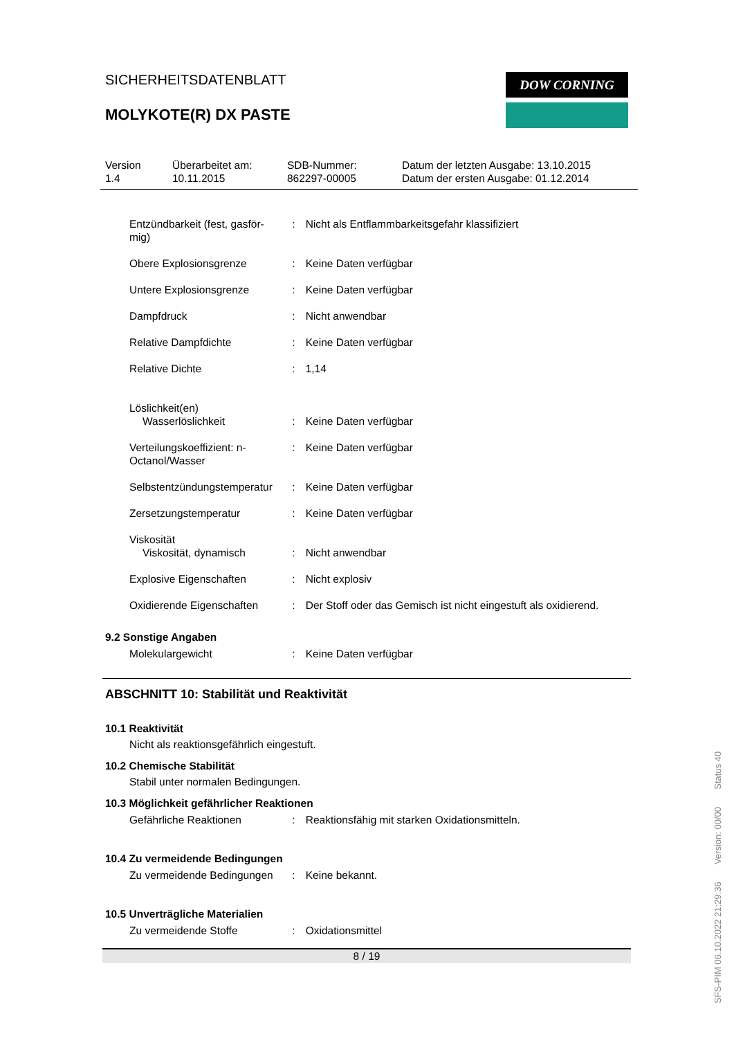SICHERHEITSDATENBLATT
MOLYKOTE(R) DX PASTE
Version
1.4
Überarbeitet am:
10.11.2015
SDB-Nummer:
862297-00005
Datum der letzten Ausgabe: 13.10.2015
Datum der ersten Ausgabe: 01.12.2014
Entzündbarkeit (fest, gasför-
mig)
: Nicht als Entflammbarkeitsgefahr klassifiziert
Obere Explosionsgrenze : Keine Daten verfügbar
Untere Explosionsgrenze : Keine Daten verfügbar
Dampfdruck : Nicht anwendbar
Relative Dampfdichte : Keine Daten verfügbar
Relative Dichte : 1,14
Löslichkeit(en)
Wasserlöslichkeit
:
Keine Daten verfügbar
Verteilungskoeffizient: n-
Octanol/Wasser
: Keine Daten verfügbar
Selbstentzündungstemperatur
: Keine Daten verfügbar
Zersetzungstemperatur : Keine Daten verfügbar
Viskosität
Viskosität, dynamisch
:
Nicht anwendbar
Explosive Eigenschaften : Nicht explosiv
Oxidierende Eigenschaften : Der Stoff oder das Gemisch ist nicht eingestuft als oxidierend.
9.2 Sonstige Angaben
Molekulargewicht : Keine Daten verfügbar
ABSCHNITT 10: Stabilität und Reaktivität
10.1 Reaktivität
Nicht als reaktionsgefährlich eingestuft.
10.2 Chemische Stabilität
Stabil unter normalen Bedingungen.
10.3 Möglichkeit gefährlicher Reaktionen
Gefährliche Reaktionen : Reaktionsfähig mit starken Oxidationsmitteln.
10.4 Zu vermeidende Bedingungen
Zu vermeidende Bedingungen
: Keine bekannt.
10.5 Unverträgliche Materialien
Zu vermeidende Stoffe : Oxidationsmittel
8 / 19
DOW CORNING
SFS-PIM 06.10.2022 21:29:36 Version: 00/00 Status 40